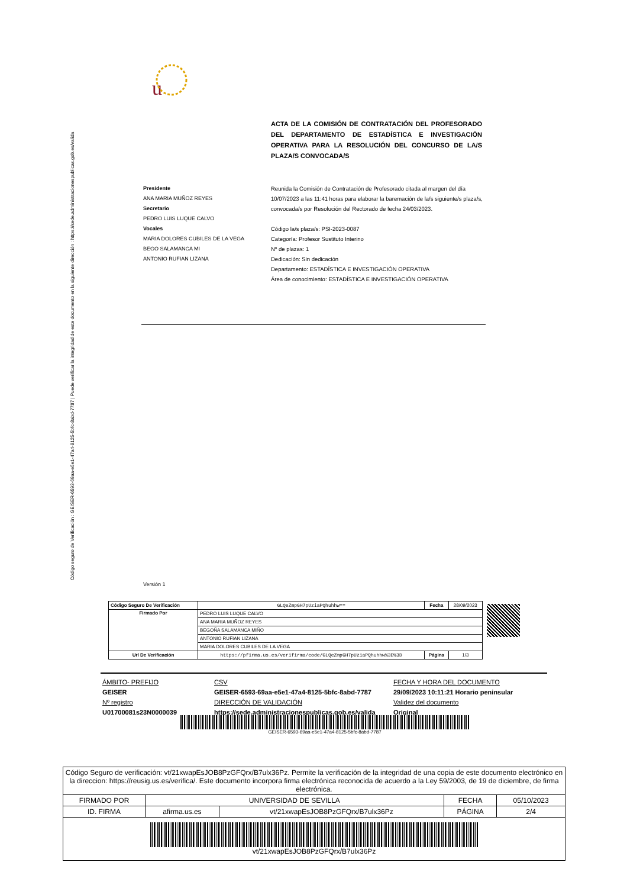Código seguro de Verificación : GEISER-6593-69aa-e5e1-47a4-8125-5bfc-8abd-7787 | Puede verificar la integridad de este documento en la siguiente dirección : https://sede.administracionespublicas.gob.es/valida
u
ACTA DE LA COMISIÓN DE CONTRATACIÓN DEL PROFESORADO DEL DEPARTAMENTO DE ESTADÍSTICA E INVESTIGACIÓN OPERATIVA PARA LA RESOLUCIÓN DEL CONCURSO DE LA/S PLAZA/S CONVOCADA/S
Presidente
ANA MARIA MUÑOZ REYES
Secretario
PEDRO LUIS LUQUE CALVO
Vocales
MARIA DOLORES CUBILES DE LA VEGA
BEGO SALAMANCA MI
ANTONIO RUFIAN LIZANA
Reunida la Comisión de Contratación de Profesorado citada al margen del día 10/07/2023 a las 11:41 horas para elaborar la baremación de la/s siguiente/s plaza/s, convocada/s por Resolución del Rectorado de fecha 24/03/2023.
Código la/s plaza/s: PSI-2023-0087
Categoría: Profesor Sustituto Interino
Nº de plazas: 1
Dedicación: Sin dedicación
Departamento: ESTADÍSTICA E INVESTIGACIÓN OPERATIVA
Área de conocimiento: ESTADÍSTICA E INVESTIGACIÓN OPERATIVA
Versión 1
| Código Seguro De Verificación | GLQeZmpGH7pUziaPQhuhhw== | Fecha | 28/09/2023 |
| Firmado Por | PEDRO LUIS LUQUE CALVO | | |
| | ANA MARIA MUÑOZ REYES | | |
| | BEGOÑA SALAMANCA MIÑO | | |
| | ANTONIO RUFIAN LIZANA | | |
| | MARIA DOLORES CUBILES DE LA VEGA | | |
| Url De Verificación | https://pfirma.us.es/verifirma/code/GLQeZmpGH7pUziaPQhuhhw%3D%3D | Página | 1/3 |
ÁMBITO- PREFIJO
GEISER
Nº registro
U01700081s23N0000039
CSV
GEISER-6593-69aa-e5e1-47a4-8125-5bfc-8abd-7787
DIRECCIÓN DE VALIDACIÓN
https://sede.administracionespublicas.gob.es/valida
FECHA Y HORA DEL DOCUMENTO
29/09/2023 10:11:21 Horario peninsular
Validez del documento
Original
GEISER-6593-69aa-e5e1-47a4-8125-5bfc-8abd-7787
| Código Seguro de verificación: vt/21xwapEsJOB8PzGFQrx/B7ulx36Pz. Permite la verificación de la integridad de una copia de este documento electrónico en la direccion: https://reusig.us.es/verifica/. Este documento incorpora firma electrónica reconocida de acuerdo a la Ley 59/2003, de 19 de diciembre, de firma electrónica. | | | | |
| FIRMADO POR | UNIVERSIDAD DE SEVILLA | | FECHA | 05/10/2023 |
| ID. FIRMA | afirma.us.es | vt/21xwapEsJOB8PzGFQrx/B7ulx36Pz | PÁGINA | 2/4 |
| vt/21xwapEsJOB8PzGFQrx/B7ulx36Pz | | | | |